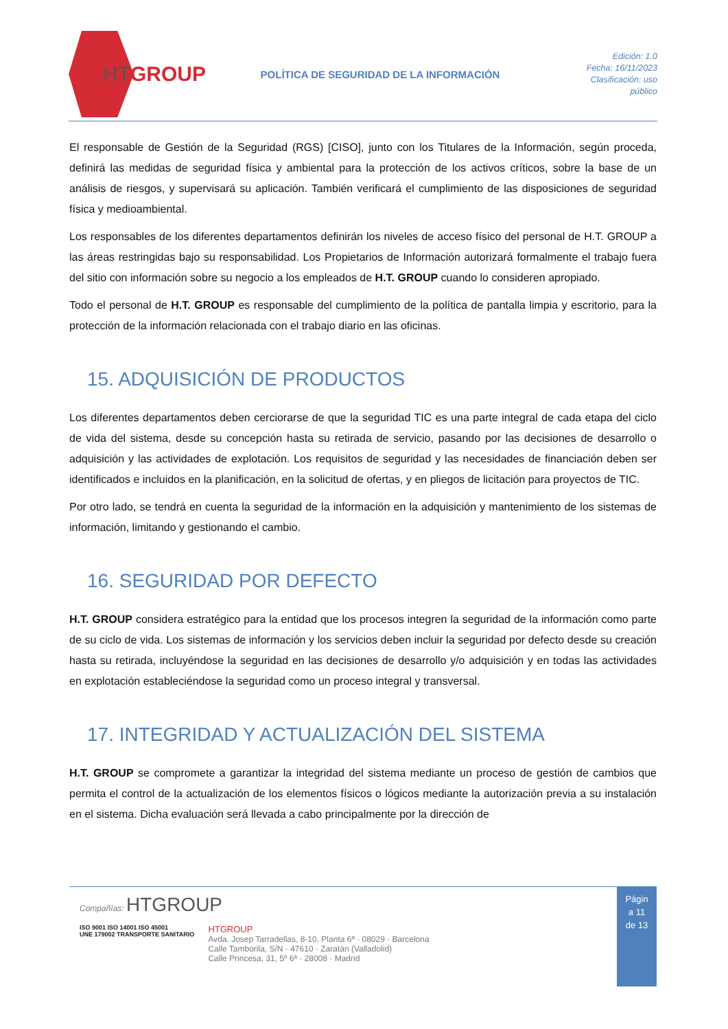HTGROUP
POLÍTICA DE SEGURIDAD DE LA INFORMACIÓN
Edición: 1.0
Fecha: 16/11/2023
Clasificación: uso
público
El responsable de Gestión de la Seguridad (RGS) [CISO], junto con los Titulares de la Información, según proceda, definirá las medidas de seguridad física y ambiental para la protección de los activos críticos, sobre la base de un análisis de riesgos, y supervisará su aplicación. También verificará el cumplimiento de las disposiciones de seguridad física y medioambiental.
Los responsables de los diferentes departamentos definirán los niveles de acceso físico del personal de H.T. GROUP a las áreas restringidas bajo su responsabilidad. Los Propietarios de Información autorizará formalmente el trabajo fuera del sitio con información sobre su negocio a los empleados de H.T. GROUP cuando lo consideren apropiado.
Todo el personal de H.T. GROUP es responsable del cumplimiento de la política de pantalla limpia y escritorio, para la protección de la información relacionada con el trabajo diario en las oficinas.
15. ADQUISICIÓN DE PRODUCTOS
Los diferentes departamentos deben cerciorarse de que la seguridad TIC es una parte integral de cada etapa del ciclo de vida del sistema, desde su concepción hasta su retirada de servicio, pasando por las decisiones de desarrollo o adquisición y las actividades de explotación. Los requisitos de seguridad y las necesidades de financiación deben ser identificados e incluidos en la planificación, en la solicitud de ofertas, y en pliegos de licitación para proyectos de TIC.
Por otro lado, se tendrá en cuenta la seguridad de la información en la adquisición y mantenimiento de los sistemas de información, limitando y gestionando el cambio.
16. SEGURIDAD POR DEFECTO
H.T. GROUP considera estratégico para la entidad que los procesos integren la seguridad de la información como parte de su ciclo de vida. Los sistemas de información y los servicios deben incluir la seguridad por defecto desde su creación hasta su retirada, incluyéndose la seguridad en las decisiones de desarrollo y/o adquisición y en todas las actividades en explotación estableciéndose la seguridad como un proceso integral y transversal.
17. INTEGRIDAD Y ACTUALIZACIÓN DEL SISTEMA
H.T. GROUP se compromete a garantizar la integridad del sistema mediante un proceso de gestión de cambios que permita el control de la actualización de los elementos físicos o lógicos mediante la autorización previa a su instalación en el sistema. Dicha evaluación será llevada a cabo principalmente por la dirección de
Compañías: HTGROUP
ISO 9001 ISO 14001 ISO 45001
UNE 179002 TRANSPORTE SANITARIO
HTGROUP
Avda. Josep Tarradellas, 8-10, Planta 6ª · 08029 · Barcelona
Calle Tamborila, S/N · 47610 · Zaratán (Valladolid)
Calle Princesa, 31, 5º 6ª · 28008 · Madrid
Págin
a 11
de 13